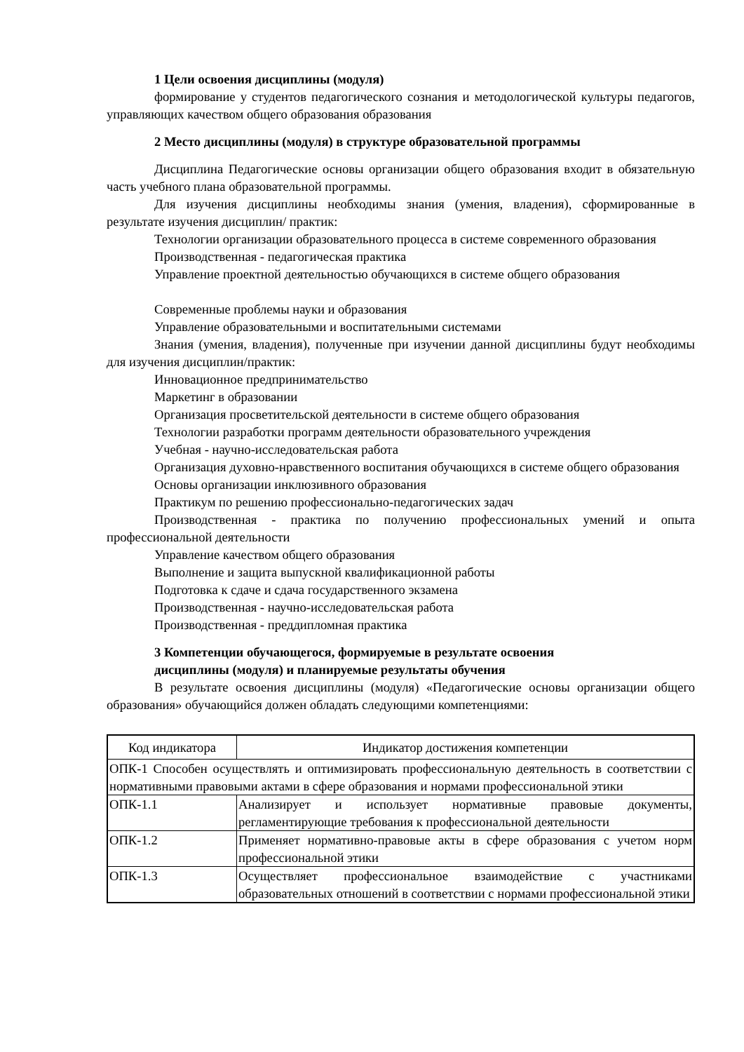1 Цели освоения дисциплины (модуля)
формирование у студентов педагогического сознания и методологической культуры педагогов, управляющих качеством общего образования образования
2 Место дисциплины (модуля) в структуре образовательной программы
Дисциплина Педагогические основы организации общего образования входит в обязательную часть учебного плана образовательной программы.
Для изучения дисциплины необходимы знания (умения, владения), сформированные в результате изучения дисциплин/ практик:
Технологии организации образовательного процесса в системе современного образования
Производственная - педагогическая практика
Управление проектной деятельностью обучающихся в системе общего образования
Современные проблемы науки и образования
Управление образовательными и воспитательными системами
Знания (умения, владения), полученные при изучении данной дисциплины будут необходимы для изучения дисциплин/практик:
Инновационное предпринимательство
Маркетинг в образовании
Организация просветительской деятельности в системе общего образования
Технологии разработки программ деятельности образовательного учреждения
Учебная - научно-исследовательская работа
Организация духовно-нравственного воспитания обучающихся в системе общего образования
Основы организации инклюзивного образования
Практикум по решению профессионально-педагогических задач
Производственная - практика по получению профессиональных умений и опыта профессиональной деятельности
Управление качеством общего образования
Выполнение и защита выпускной квалификационной работы
Подготовка к сдаче и сдача государственного экзамена
Производственная - научно-исследовательская работа
Производственная - преддипломная практика
3 Компетенции обучающегося, формируемые в результате освоения
дисциплины (модуля) и планируемые результаты обучения
В результате освоения дисциплины (модуля) «Педагогические основы организации общего образования» обучающийся должен обладать следующими компетенциями:
| Код индикатора | Индикатор достижения компетенции |
| ОПК-1 Способен осуществлять и оптимизировать профессиональную деятельность в соответствии с нормативными правовыми актами в сфере образования и нормами профессиональной этики | |
| ОПК-1.1 | Анализирует и использует нормативные правовые документы, регламентирующие требования к профессиональной деятельности |
| ОПК-1.2 | Применяет нормативно-правовые акты в сфере образования с учетом норм профессиональной этики |
| ОПК-1.3 | Осуществляет профессиональное взаимодействие с участниками образовательных отношений в соответствии с нормами профессиональной этики |